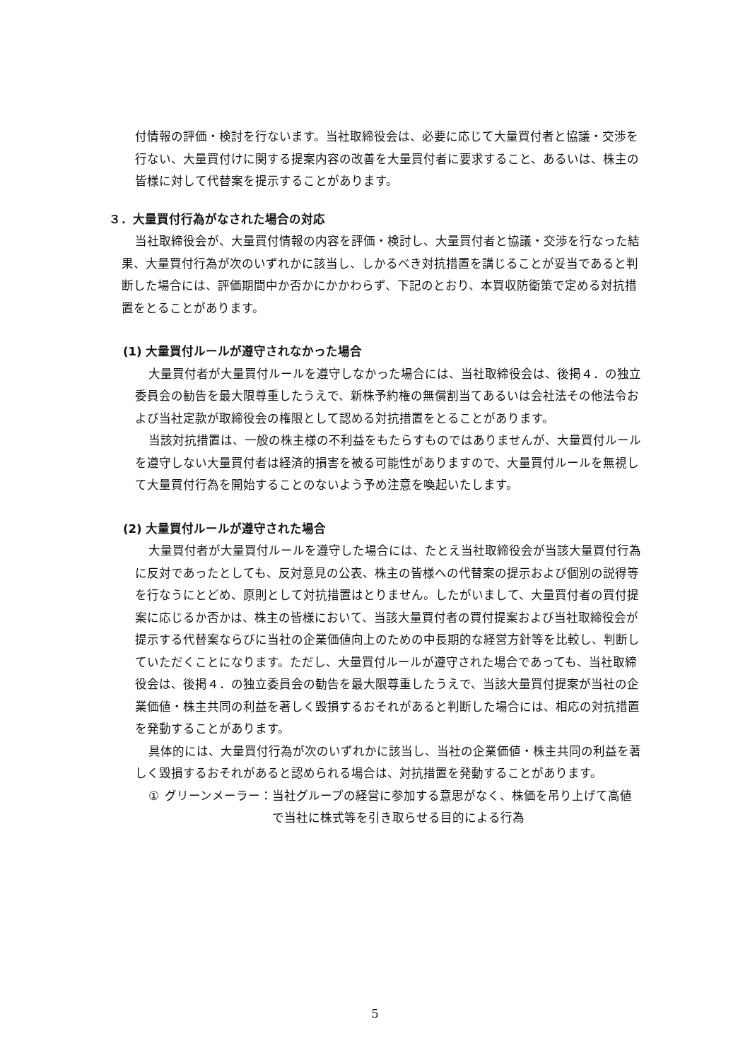付情報の評価・検討を行ないます。当社取締役会は、必要に応じて大量買付者と協議・交渉を行ない、大量買付けに関する提案内容の改善を大量買付者に要求すること、あるいは、株主の皆様に対して代替案を提示することがあります。
３．大量買付行為がなされた場合の対応
当社取締役会が、大量買付情報の内容を評価・検討し、大量買付者と協議・交渉を行なった結果、大量買付行為が次のいずれかに該当し、しかるべき対抗措置を講じることが妥当であると判断した場合には、評価期間中か否かにかかわらず、下記のとおり、本買収防衛策で定める対抗措置をとることがあります。
(1) 大量買付ルールが遵守されなかった場合
大量買付者が大量買付ルールを遵守しなかった場合には、当社取締役会は、後掲４．の独立委員会の勧告を最大限尊重したうえで、新株予約権の無償割当てあるいは会社法その他法令および当社定款が取締役会の権限として認める対抗措置をとることがあります。
当該対抗措置は、一般の株主様の不利益をもたらすものではありませんが、大量買付ルールを遵守しない大量買付者は経済的損害を被る可能性がありますので、大量買付ルールを無視して大量買付行為を開始することのないよう予め注意を喚起いたします。
(2) 大量買付ルールが遵守された場合
大量買付者が大量買付ルールを遵守した場合には、たとえ当社取締役会が当該大量買付行為に反対であったとしても、反対意見の公表、株主の皆様への代替案の提示および個別の説得等を行なうにとどめ、原則として対抗措置はとりません。したがいまして、大量買付者の買付提案に応じるか否かは、株主の皆様において、当該大量買付者の買付提案および当社取締役会が提示する代替案ならびに当社の企業価値向上のための中長期的な経営方針等を比較し、判断していただくことになります。ただし、大量買付ルールが遵守された場合であっても、当社取締役会は、後掲４．の独立委員会の勧告を最大限尊重したうえで、当該大量買付提案が当社の企業価値・株主共同の利益を著しく毀損するおそれがあると判断した場合には、相応の対抗措置を発動することがあります。
具体的には、大量買付行為が次のいずれかに該当し、当社の企業価値・株主共同の利益を著しく毀損するおそれがあると認められる場合は、対抗措置を発動することがあります。
① グリーンメーラー： 当社グループの経営に参加する意思がなく、株価を吊り上げて高値で当社に株式等を引き取らせる目的による行為
5